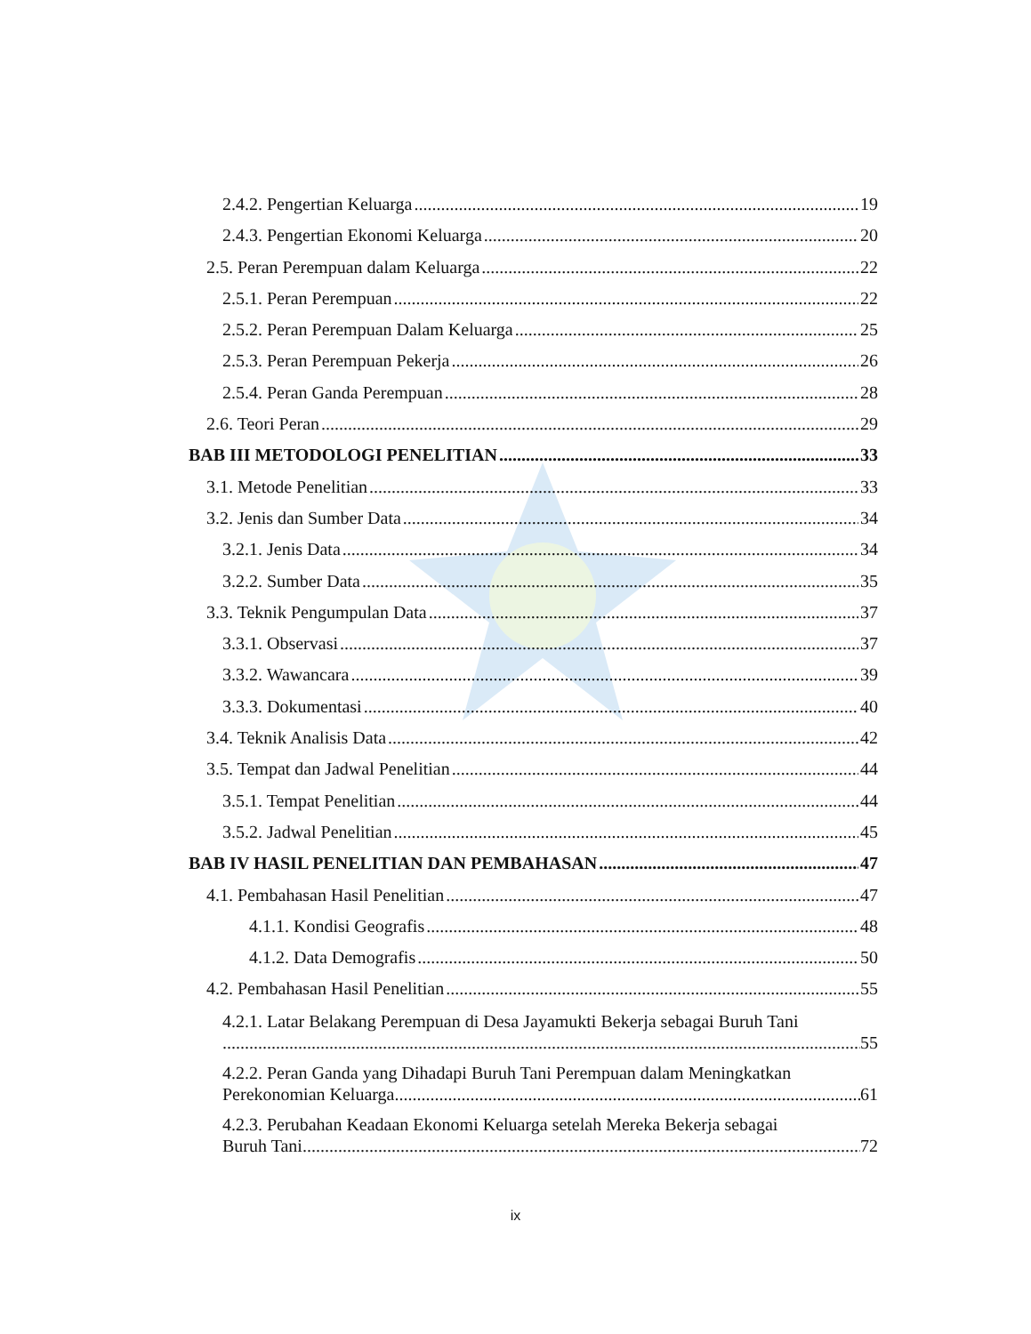2.4.2. Pengertian Keluarga 19
2.4.3. Pengertian Ekonomi Keluarga 20
2.5. Peran Perempuan dalam Keluarga 22
2.5.1. Peran Perempuan 22
2.5.2. Peran Perempuan Dalam Keluarga 25
2.5.3. Peran Perempuan Pekerja 26
2.5.4. Peran Ganda Perempuan 28
2.6. Teori Peran 29
BAB III METODOLOGI PENELITIAN 33
3.1. Metode Penelitian 33
3.2. Jenis dan Sumber Data 34
3.2.1. Jenis Data 34
3.2.2. Sumber Data 35
3.3. Teknik Pengumpulan Data 37
3.3.1. Observasi 37
3.3.2. Wawancara 39
3.3.3. Dokumentasi 40
3.4. Teknik Analisis Data 42
3.5. Tempat dan Jadwal Penelitian 44
3.5.1. Tempat Penelitian 44
3.5.2. Jadwal Penelitian 45
BAB IV HASIL PENELITIAN DAN PEMBAHASAN 47
4.1. Pembahasan Hasil Penelitian 47
4.1.1. Kondisi Geografis 48
4.1.2. Data Demografis 50
4.2. Pembahasan Hasil Penelitian 55
4.2.1. Latar Belakang Perempuan di Desa Jayamukti Bekerja sebagai Buruh Tani
55
4.2.2. Peran Ganda yang Dihadapi Buruh Tani Perempuan dalam Meningkatkan
Perekonomian Keluarga 61
4.2.3. Perubahan Keadaan Ekonomi Keluarga setelah Mereka Bekerja sebagai
Buruh Tani 72
ix